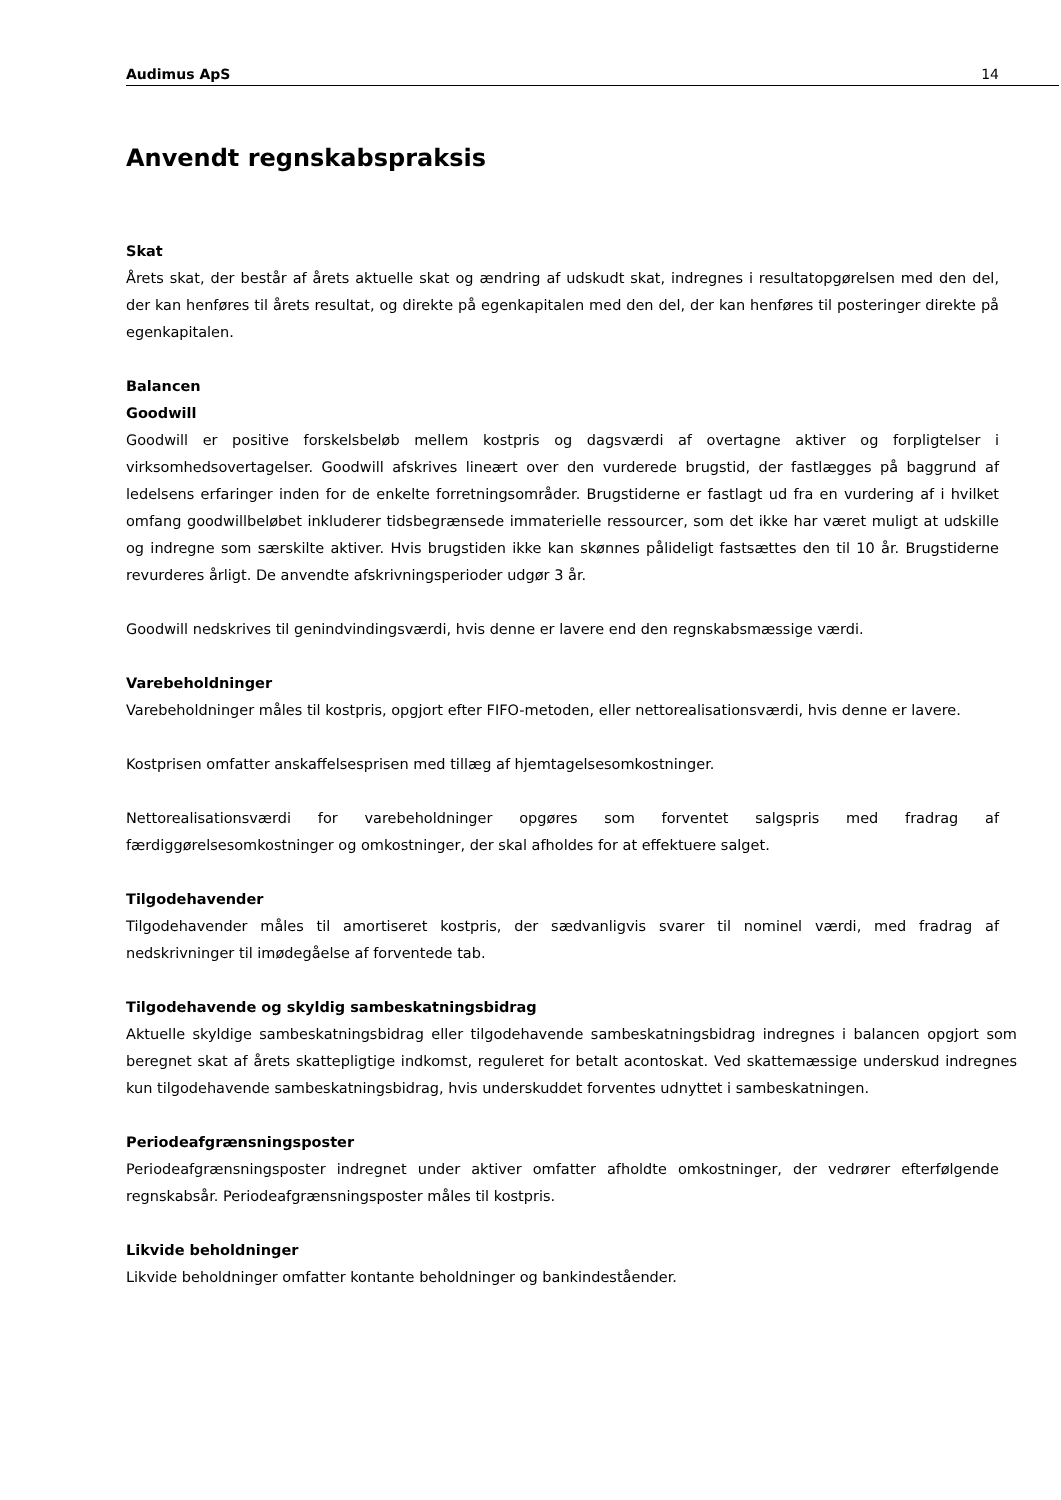Audimus ApS 14
Anvendt regnskabspraksis
Skat
Årets skat, der består af årets aktuelle skat og ændring af udskudt skat, indregnes i resultatopgørelsen med den del, der kan henføres til årets resultat, og direkte på egenkapitalen med den del, der kan henføres til posteringer direkte på egenkapitalen.
Balancen
Goodwill
Goodwill er positive forskelsbeløb mellem kostpris og dagsværdi af overtagne aktiver og forpligtelser i virksomhedsovertagelser. Goodwill afskrives lineært over den vurderede brugstid, der fastlægges på baggrund af ledelsens erfaringer inden for de enkelte forretningsområder. Brugstiderne er fastlagt ud fra en vurdering af i hvilket omfang goodwillbeløbet inkluderer tidsbegrænsede immaterielle ressourcer, som det ikke har været muligt at udskille og indregne som særskilte aktiver. Hvis brugstiden ikke kan skønnes pålideligt fastsættes den til 10 år. Brugstiderne revurderes årligt. De anvendte afskrivningsperioder udgør 3 år.
Goodwill nedskrives til genindvindingsværdi, hvis denne er lavere end den regnskabsmæssige værdi.
Varebeholdninger
Varebeholdninger måles til kostpris, opgjort efter FIFO-metoden, eller nettorealisationsværdi, hvis denne er lavere.
Kostprisen omfatter anskaffelsesprisen med tillæg af hjemtagelsesomkostninger.
Nettorealisationsværdi for varebeholdninger opgøres som forventet salgspris med fradrag af færdiggørelsesomkostninger og omkostninger, der skal afholdes for at effektuere salget.
Tilgodehavender
Tilgodehavender måles til amortiseret kostpris, der sædvanligvis svarer til nominel værdi, med fradrag af nedskrivninger til imødegåelse af forventede tab.
Tilgodehavende og skyldig sambeskatningsbidrag
Aktuelle skyldige sambeskatningsbidrag eller tilgodehavende sambeskatningsbidrag indregnes i balancen opgjort som beregnet skat af årets skattepligtige indkomst, reguleret for betalt acontoskat. Ved skattemæssige underskud indregnes kun tilgodehavende sambeskatningsbidrag, hvis underskuddet forventes udnyttet i sambeskatningen.
Periodeafgrænsningsposter
Periodeafgrænsningsposter indregnet under aktiver omfatter afholdte omkostninger, der vedrører efterfølgende regnskabsår. Periodeafgrænsningsposter måles til kostpris.
Likvide beholdninger
Likvide beholdninger omfatter kontante beholdninger og bankindeståender.